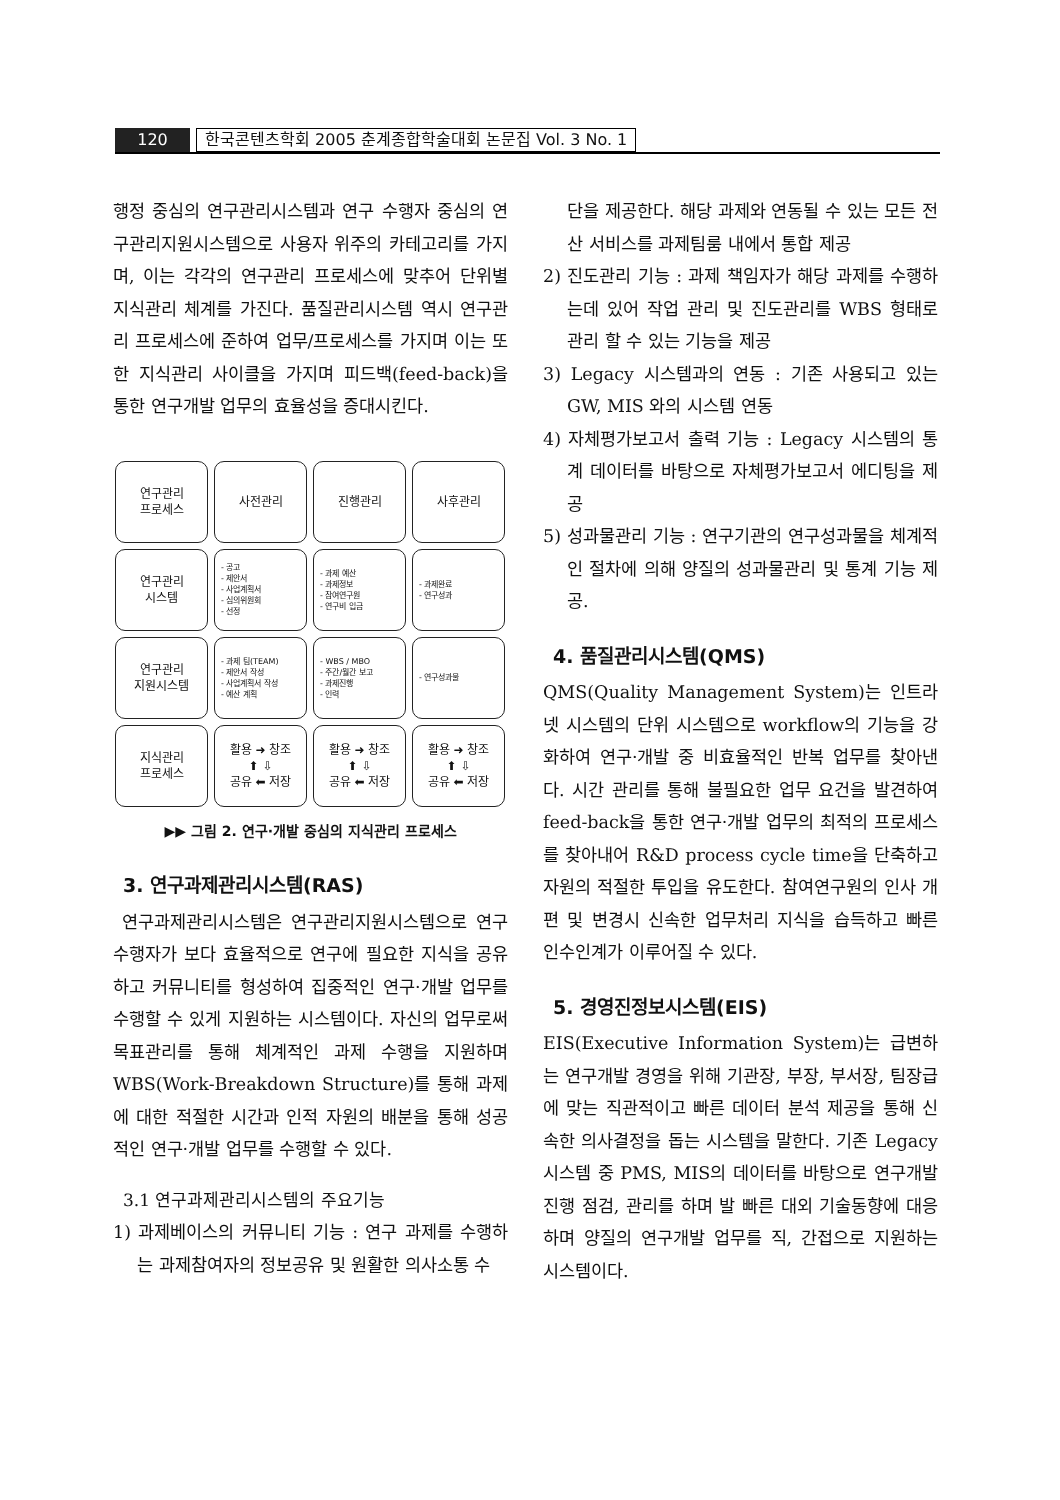120 한국콘텐츠학회 2005 춘계종합학술대회 논문집 Vol. 3 No. 1
행정 중심의 연구관리시스템과 연구 수행자 중심의 연구관리지원시스템으로 사용자 위주의 카테고리를 가지며, 이는 각각의 연구관리 프로세스에 맞추어 단위별 지식관리 체계를 가진다. 품질관리시스템 역시 연구관리 프로세스에 준하여 업무/프로세스를 가지며 이는 또한 지식관리 사이클을 가지며 피드백(feed-back)을 통한 연구개발 업무의 효율성을 증대시킨다.
연구관리
프로세스
사전관리
진행관리
사후관리
연구관리
시스템
- 공고
- 제안서
- 사업계획서
- 심의위원회
- 선정
- 과제 예산
- 과제정보
- 참여연구원
- 연구비 입금
- 과제완료
- 연구성과
연구관리
지원시스템
- 과제 팀(TEAM)
- 제안서 작성
- 사업계획서 작성
- 예산 계획
- WBS / MBO
- 주간/월간 보고
- 과제진행
- 인력
- 연구성과물
지식관리
프로세스
활용 ➜ 창조
⬆ ⇩
공유 ⬅ 저장
활용 ➜ 창조
⬆ ⇩
공유 ⬅ 저장
활용 ➜ 창조
⬆ ⇩
공유 ⬅ 저장
▶▶ 그림 2. 연구·개발 중심의 지식관리 프로세스
3. 연구과제관리시스템(RAS)
연구과제관리시스템은 연구관리지원시스템으로 연구 수행자가 보다 효율적으로 연구에 필요한 지식을 공유하고 커뮤니티를 형성하여 집중적인 연구·개발 업무를 수행할 수 있게 지원하는 시스템이다. 자신의 업무로써 목표관리를 통해 체계적인 과제 수행을 지원하며 WBS(Work-Breakdown Structure)를 통해 과제에 대한 적절한 시간과 인적 자원의 배분을 통해 성공적인 연구·개발 업무를 수행할 수 있다.
3.1 연구과제관리시스템의 주요기능
1) 과제베이스의 커뮤니티 기능 : 연구 과제를 수행하는 과제참여자의 정보공유 및 원활한 의사소통 수
단을 제공한다. 해당 과제와 연동될 수 있는 모든 전산 서비스를 과제팀룸 내에서 통합 제공
2) 진도관리 기능 : 과제 책임자가 해당 과제를 수행하는데 있어 작업 관리 및 진도관리를 WBS 형태로 관리 할 수 있는 기능을 제공
3) Legacy 시스템과의 연동 : 기존 사용되고 있는 GW, MIS 와의 시스템 연동
4) 자체평가보고서 출력 기능 : Legacy 시스템의 통계 데이터를 바탕으로 자체평가보고서 에디팅을 제공
5) 성과물관리 기능 : 연구기관의 연구성과물을 체계적인 절차에 의해 양질의 성과물관리 및 통계 기능 제공.
4. 품질관리시스템(QMS)
QMS(Quality Management System)는 인트라넷 시스템의 단위 시스템으로 workflow의 기능을 강화하여 연구·개발 중 비효율적인 반복 업무를 찾아낸다. 시간 관리를 통해 불필요한 업무 요건을 발견하여 feed-back을 통한 연구·개발 업무의 최적의 프로세스를 찾아내어 R&D process cycle time을 단축하고 자원의 적절한 투입을 유도한다. 참여연구원의 인사 개편 및 변경시 신속한 업무처리 지식을 습득하고 빠른 인수인계가 이루어질 수 있다.
5. 경영진정보시스템(EIS)
EIS(Executive Information System)는 급변하는 연구개발 경영을 위해 기관장, 부장, 부서장, 팀장급에 맞는 직관적이고 빠른 데이터 분석 제공을 통해 신속한 의사결정을 돕는 시스템을 말한다. 기존 Legacy 시스템 중 PMS, MIS의 데이터를 바탕으로 연구개발 진행 점검, 관리를 하며 발 빠른 대외 기술동향에 대응하며 양질의 연구개발 업무를 직, 간접으로 지원하는 시스템이다.